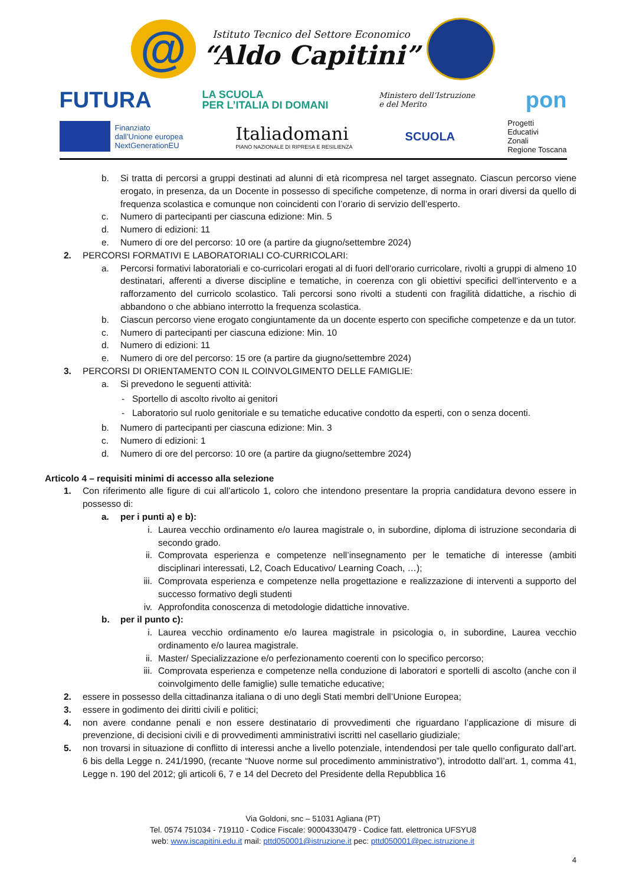@
Istituto Tecnico del Settore Economico
“Aldo Capitini”
FUTURA LA SCUOLA
PER L’ITALIA DI DOMANI Ministero dell’Istruzione
e del Merito pon
Finanziato
dall’Unione europea
NextGenerationEU
Italiadomani
PIANO NAZIONALE DI RIPRESA E RESILIENZA
SCUOLA Progetti
Educativi
Zonali
Regione Toscana
b. Si tratta di percorsi a gruppi destinati ad alunni di età ricompresa nel target assegnato. Ciascun percorso viene erogato, in presenza, da un Docente in possesso di specifiche competenze, di norma in orari diversi da quello di frequenza scolastica e comunque non coincidenti con l’orario di servizio dell’esperto.
c. Numero di partecipanti per ciascuna edizione: Min. 5
d. Numero di edizioni: 11
e. Numero di ore del percorso: 10 ore (a partire da giugno/settembre 2024)
2. PERCORSI FORMATIVI E LABORATORIALI CO-CURRICOLARI:
a. Percorsi formativi laboratoriali e co-curricolari erogati al di fuori dell'orario curricolare, rivolti a gruppi di almeno 10 destinatari, afferenti a diverse discipline e tematiche, in coerenza con gli obiettivi specifici dell'intervento e a rafforzamento del curricolo scolastico. Tali percorsi sono rivolti a studenti con fragilità didattiche, a rischio di abbandono o che abbiano interrotto la frequenza scolastica.
b. Ciascun percorso viene erogato congiuntamente da un docente esperto con specifiche competenze e da un tutor.
c. Numero di partecipanti per ciascuna edizione: Min. 10
d. Numero di edizioni: 11
e. Numero di ore del percorso: 15 ore (a partire da giugno/settembre 2024)
3. PERCORSI DI ORIENTAMENTO CON IL COINVOLGIMENTO DELLE FAMIGLIE:
a. Si prevedono le seguenti attività:
- Sportello di ascolto rivolto ai genitori
- Laboratorio sul ruolo genitoriale e su tematiche educative condotto da esperti, con o senza docenti.
b. Numero di partecipanti per ciascuna edizione: Min. 3
c. Numero di edizioni: 1
d. Numero di ore del percorso: 10 ore (a partire da giugno/settembre 2024)
Articolo 4 – requisiti minimi di accesso alla selezione
1. Con riferimento alle figure di cui all’articolo 1, coloro che intendono presentare la propria candidatura devono essere in possesso di:
a. per i punti a) e b):
i. Laurea vecchio ordinamento e/o laurea magistrale o, in subordine, diploma di istruzione secondaria di secondo grado.
ii. Comprovata esperienza e competenze nell’insegnamento per le tematiche di interesse (ambiti disciplinari interessati, L2, Coach Educativo/ Learning Coach, …);
iii. Comprovata esperienza e competenze nella progettazione e realizzazione di interventi a supporto del successo formativo degli studenti
iv. Approfondita conoscenza di metodologie didattiche innovative.
b. per il punto c):
i. Laurea vecchio ordinamento e/o laurea magistrale in psicologia o, in subordine, Laurea vecchio ordinamento e/o laurea magistrale.
ii. Master/ Specializzazione e/o perfezionamento coerenti con lo specifico percorso;
iii. Comprovata esperienza e competenze nella conduzione di laboratori e sportelli di ascolto (anche con il coinvolgimento delle famiglie) sulle tematiche educative;
2. essere in possesso della cittadinanza italiana o di uno degli Stati membri dell’Unione Europea;
3. essere in godimento dei diritti civili e politici;
4. non avere condanne penali e non essere destinatario di provvedimenti che riguardano l’applicazione di misure di prevenzione, di decisioni civili e di provvedimenti amministrativi iscritti nel casellario giudiziale;
5. non trovarsi in situazione di conflitto di interessi anche a livello potenziale, intendendosi per tale quello configurato dall’art. 6 bis della Legge n. 241/1990, (recante “Nuove norme sul procedimento amministrativo”), introdotto dall’art. 1, comma 41, Legge n. 190 del 2012; gli articoli 6, 7 e 14 del Decreto del Presidente della Repubblica 16
Via Goldoni, snc – 51031 Agliana (PT)
Tel. 0574 751034 - 719110 - Codice Fiscale: 90004330479 - Codice fatt. elettronica UFSYU8
web: www.iscapitini.edu.it mail: pttd050001@istruzione.it pec: pttd050001@pec.istruzione.it
4